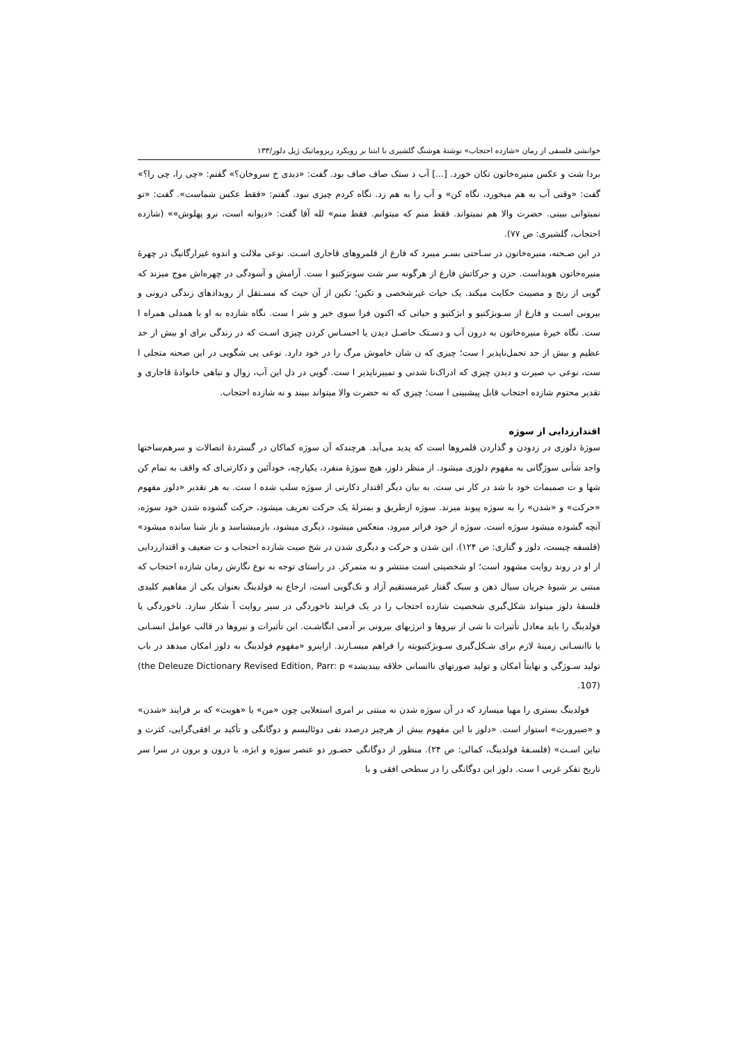خوانشی فلسفی از رمان «شازده احتجاب» نوشتهٔ هوشنگ گلشیری با ابتنا بر رویکرد ریزوماتیک ژیل دلوز/۱۳۳
بردا شت و عکس منیره‌خاتون تکان خورد. [...] آب د ستک صاف صاف بود. گفت: «دیدی خ سروخان؟» گفتم: «چی را، چی را؟» گفت: «وقتی آب به هم میخورد، نگاه کن» و آب را به هم زد. نگاه کردم چیزی نبود. گفتم: «فقط عکس شماست». گفت: «تو نمیتوانی ببینی. حضرت والا هم نمیتواند. فقط منم که میتوانم. فقط منم» لله آقا گفت: «دیوانه است، نرو پهلوش»» (شازده احتجاب، گلشیری: ص ۷۷).
در این صـحنه، منیره‌خاتون در سـاحتی بسـر میبرد که فارغ از قلمروهای قاجاری اسـت. نوعی ملالت و اندوه غیرارگانیگ در چهرهٔ منیره‌خاتون هویداست. حزن و حرکاتش فارغ از هرگونه سر شت سوبژکتیو ا ست. آرامش و آسودگی در چهره‌اش موج میزند که گویی از رنج و مصیبت حکایت میکند. یک حیات غیرشخصی و تکین؛ تکین از آن حیث که مسـتقل از رویدادهای زندگی درونی و بیرونی اسـت و فارغ از سـوبژکتیو و ابژکتیو و حیاتی که اکنون فرا سوی خیر و شر ا ست. نگاه شازده به او با همدلی همراه ا ست. نگاه خیرهٔ منیره‌خاتون به درون آب و دسـتک حاصـل دیدن یا احسـاس کردن چیزی اسـت که در زندگی برای او بیش از حد عظیم و بیش از حد تحمل‌ناپذیر ا ست؛ چیزی که ن شان خاموش مرگ را در خود دارد. نوعی پی شگویی در این صحنه متجلی ا ست، نوعی ب صیرت و دیدن چیزی که ادراک‌نا شدنی و تمییزناپذیر ا ست. گویی در دل این آب، زوال و تباهی خانوادهٔ قاجاری و تقدیر محتوم شازده احتجاب قابل پیشبینی ا ست؛ چیزی که نه حضرت والا میتواند ببیند و نه شازده احتجاب.
اقتدارزدایی از سوژه
سوژهٔ دلوزی در زدودن و گذاردن قلمروها است که پدید می‌آید. هرچندکه آن سوژه کماکان در گستردهٔ اتصالات و سرهم‌ساختها واجد شأنی سوژگانی به مفهوم دلوزی میشود. از منظر دلوز، هیچ سوژهٔ منفرد، یکپارچه، خودآئین و دکارتی‌ای که واقف به تمام کن شها و ت صمیمات خود با شد در کار نی ست. به بیان دیگر اقتدار دکارتی از سوژه سلب شده ا ست. به هر تقدیر «دلوز مفهوم «حرکت» و «شدن» را به سوژه پیوند میزند. سوژه ازطریق و بمنزلهٔ یک حرکت تعریف میشود، حرکت گشوده شدن خود سوژه، آنچه گشوده میشود سوژه است. سوژه از خود فراتر میرود، منعکس میشود، دیگری میشود، بازمیشناسد و باز شنا سانده میشود» (فلسفه چیست، دلوز و گتاری: ص ۱۲۴). این شدن و حرکت و دیگری شدن در شخ صیت شازده احتجاب و ت ضعیف و اقتدارزدایی از او در روند روایت مشهود است؛ او شخصیتی است منتشر و نه متمرکز. در راستای توجه به نوع نگارش رمان شازده احتجاب که مبتنی بر شیوهٔ جریان سیال ذهن و سبک گفتار غیرمستقیم آزاد و تک‌گویی است، ارجاع به فولدینگ بعنوان یکی از مفاهیم کلیدی فلسفهٔ دلوز میتواند شکل‌گیری شخصیت شازده احتجاب را در یک فرایند تاخوردگی در سیر روایت آ شکار سازد. تاخوردگی یا فولدینگ را باید معادل تأثیرات نا شی از نیروها و انرژیهای بیرونی بر آدمی انگاشـت. این تأثیرات و نیروها در قالب عوامل انسـانی یا ناانسـانی زمینهٔ لازم برای شـکل‌گیری سـوبژکتیویته را فراهم میسـازند. ازاینرو «مفهوم فولدینگ به دلوز امکان میدهد در باب تولید سـوژگی و نهایتاً امکان و تولید صورتهای ناانسانی خلاقه بیندیشد» (the Deleuze Dictionary Revised Edition, Parr: p 107).
فولدینگ بستری را مهیا میسازد که در آن سوژه شدن نه مبتنی بر امری استعلایی چون «من» یا «هویت» که بر فرایند «شدن» و «صیرورت» استوار است. «دلوز با این مفهوم بیش از هرچیز درصدد نفی دوئالیسم و دوگانگی و تأکید بر افقی‌گرایی، کثرت و تباین اسـت» (فلسـفهٔ فولدینگ، کمالی: ص ۲۴). منظور از دوگانگی حضـور دو عنصر سوژه و ابژه، یا درون و برون در سرا سر تاریخ تفکر غربی ا ست. دلوز این دوگانگی را در سطحی افقی و با